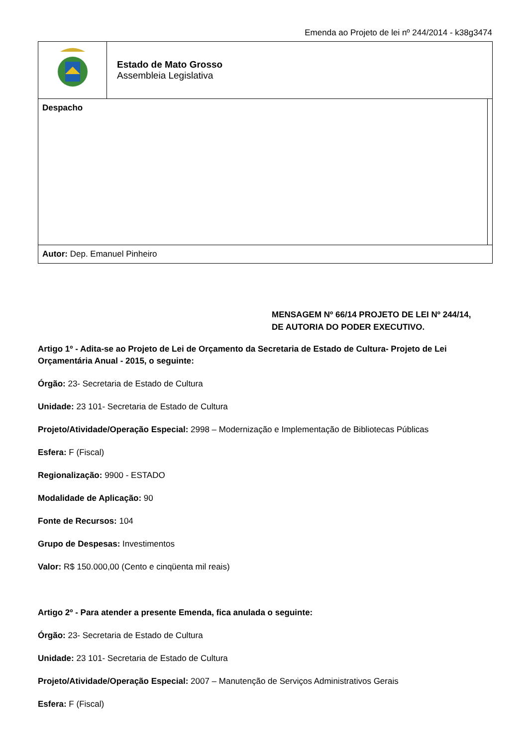Emenda ao Projeto de lei nº 244/2014 - k38g3474
| | Estado de Mato Grosso Assembleia Legislativa | |
| Despacho | | |
| Autor: Dep. Emanuel Pinheiro | | |
MENSAGEM Nº 66/14 PROJETO DE LEI Nº 244/14,
DE AUTORIA DO PODER EXECUTIVO.
Artigo 1º - Adita-se ao Projeto de Lei de Orçamento da Secretaria de Estado de Cultura- Projeto de Lei Orçamentária Anual - 2015, o seguinte:
Órgão: 23- Secretaria de Estado de Cultura
Unidade: 23 101- Secretaria de Estado de Cultura
Projeto/Atividade/Operação Especial: 2998 – Modernização e Implementação de Bibliotecas Públicas
Esfera: F (Fiscal)
Regionalização: 9900 - ESTADO
Modalidade de Aplicação: 90
Fonte de Recursos: 104
Grupo de Despesas: Investimentos
Valor: R$ 150.000,00 (Cento e cinqüenta mil reais)
Artigo 2º - Para atender a presente Emenda, fica anulada o seguinte:
Órgão: 23- Secretaria de Estado de Cultura
Unidade: 23 101- Secretaria de Estado de Cultura
Projeto/Atividade/Operação Especial: 2007 – Manutenção de Serviços Administrativos Gerais
Esfera: F (Fiscal)